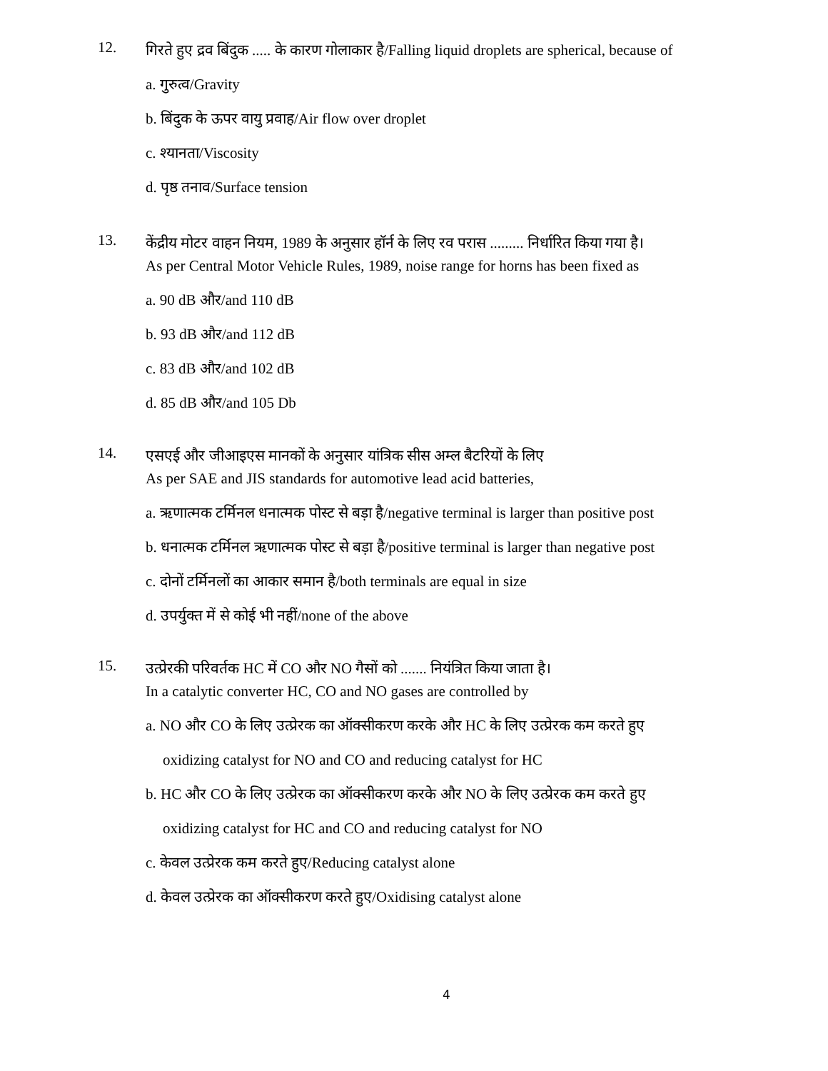12.
गिरते हुए द्रव बिंदुक ..... के कारण गोलाकार है/Falling liquid droplets are spherical, because of
a. गुरुत्व/Gravity
b. बिंदुक के ऊपर वायु प्रवाह/Air flow over droplet
c. श्यानता/Viscosity
d. पृष्ठ तनाव/Surface tension
13.
केंद्रीय मोटर वाहन नियम, 1989 के अनुसार हॉर्न के लिए रव परास ......... निर्धारित किया गया है।
As per Central Motor Vehicle Rules, 1989, noise range for horns has been fixed as
a. 90 dB और/and 110 dB
b. 93 dB और/and 112 dB
c. 83 dB और/and 102 dB
d. 85 dB और/and 105 Db
14.
एसएई और जीआइएस मानकों के अनुसार यांत्रिक सीस अम्ल बैटरियों के लिए
As per SAE and JIS standards for automotive lead acid batteries,
a. ऋणात्मक टर्मिनल धनात्मक पोस्ट से बड़ा है/negative terminal is larger than positive post
b. धनात्मक टर्मिनल ऋणात्मक पोस्ट से बड़ा है/positive terminal is larger than negative post
c. दोनों टर्मिनलों का आकार समान है/both terminals are equal in size
d. उपर्युक्त में से कोई भी नहीं/none of the above
15.
उत्प्रेरकी परिवर्तक HC में CO और NO गैसों को ....... नियंत्रित किया जाता है।
In a catalytic converter HC, CO and NO gases are controlled by
a. NO और CO के लिए उत्प्रेरक का ऑक्सीकरण करके और HC के लिए उत्प्रेरक कम करते हुए
oxidizing catalyst for NO and CO and reducing catalyst for HC
b. HC और CO के लिए उत्प्रेरक का ऑक्सीकरण करके और NO के लिए उत्प्रेरक कम करते हुए
oxidizing catalyst for HC and CO and reducing catalyst for NO
c. केवल उत्प्रेरक कम करते हुए/Reducing catalyst alone
d. केवल उत्प्रेरक का ऑक्सीकरण करते हुए/Oxidising catalyst alone
4